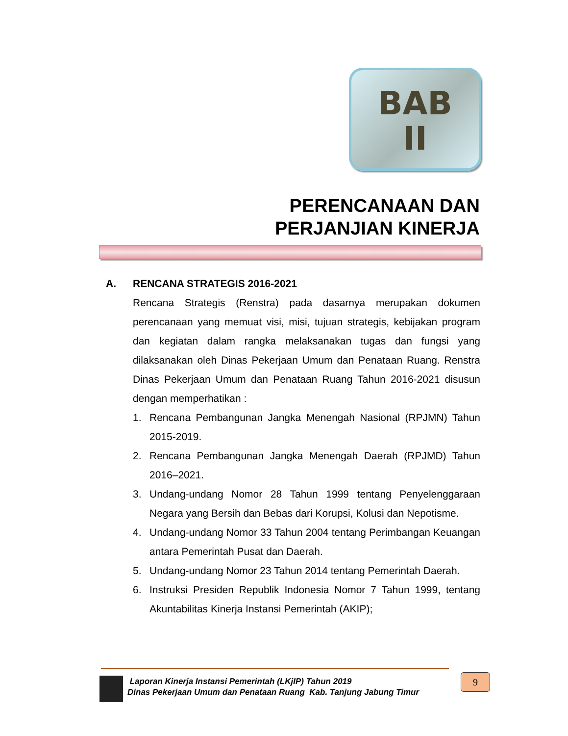BAB
II
PERENCANAAN DAN
PERJANJIAN KINERJA
A. RENCANA STRATEGIS 2016-2021
Rencana Strategis (Renstra) pada dasarnya merupakan dokumen perencanaan yang memuat visi, misi, tujuan strategis, kebijakan program dan kegiatan dalam rangka melaksanakan tugas dan fungsi yang dilaksanakan oleh Dinas Pekerjaan Umum dan Penataan Ruang. Renstra Dinas Pekerjaan Umum dan Penataan Ruang Tahun 2016-2021 disusun dengan memperhatikan :
1. Rencana Pembangunan Jangka Menengah Nasional (RPJMN) Tahun 2015-2019.
2. Rencana Pembangunan Jangka Menengah Daerah (RPJMD) Tahun 2016–2021.
3. Undang-undang Nomor 28 Tahun 1999 tentang Penyelenggaraan Negara yang Bersih dan Bebas dari Korupsi, Kolusi dan Nepotisme.
4. Undang-undang Nomor 33 Tahun 2004 tentang Perimbangan Keuangan antara Pemerintah Pusat dan Daerah.
5. Undang-undang Nomor 23 Tahun 2014 tentang Pemerintah Daerah.
6. Instruksi Presiden Republik Indonesia Nomor 7 Tahun 1999, tentang Akuntabilitas Kinerja Instansi Pemerintah (AKIP);
Laporan Kinerja Instansi Pemerintah (LKjIP) Tahun 2019
Dinas Pekerjaan Umum dan Penataan Ruang Kab. Tanjung Jabung Timur
9